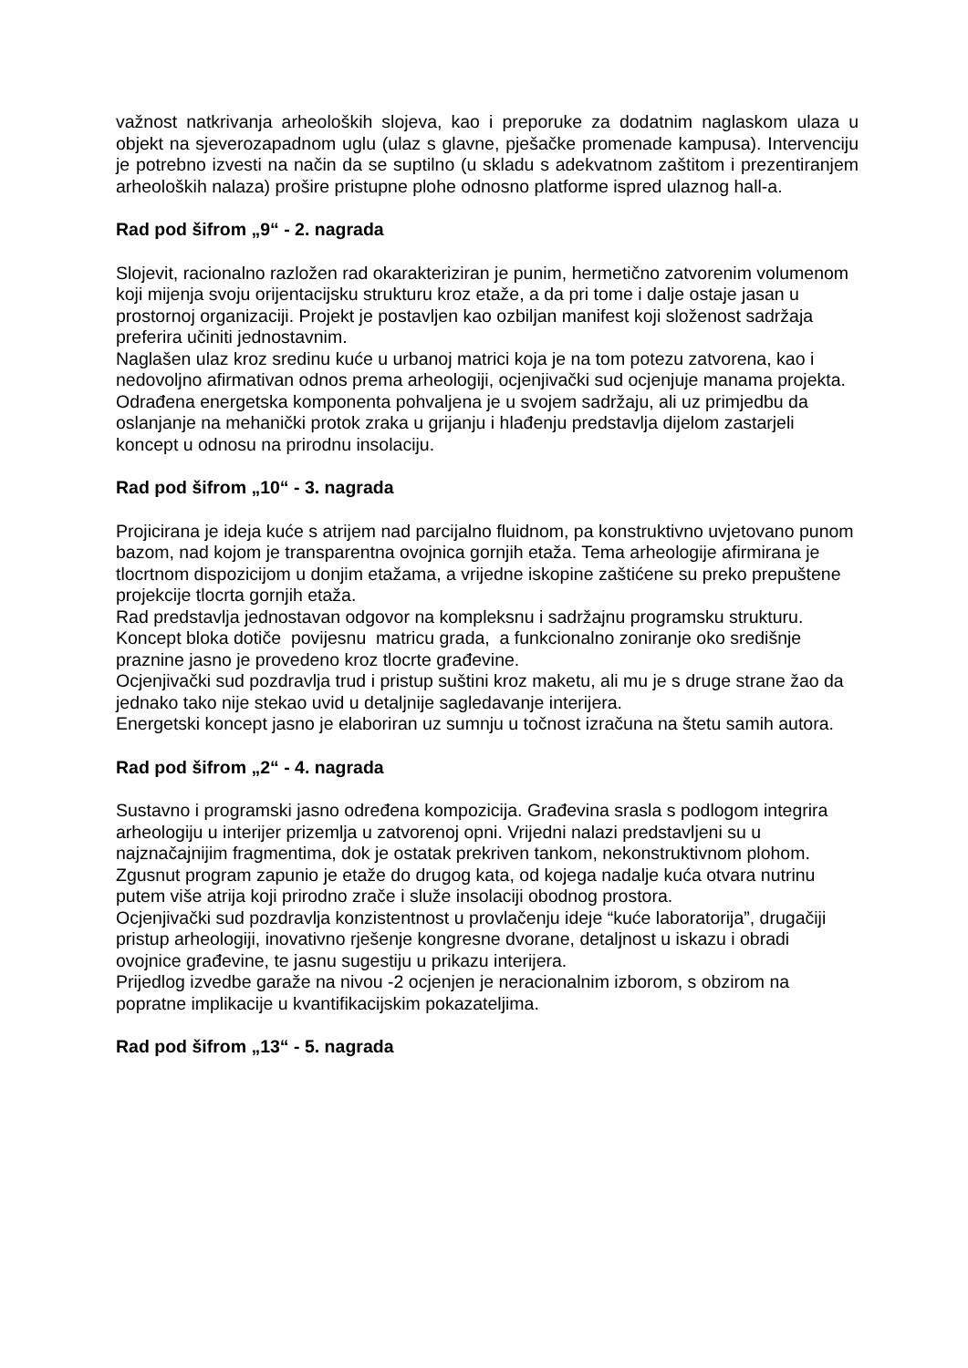važnost natkrivanja arheoloških slojeva, kao i preporuke za dodatnim naglaskom ulaza u objekt na sjeverozapadnom uglu (ulaz s glavne, pješačke promenade kampusa). Intervenciju je potrebno izvesti na način da se suptilno (u skladu s adekvatnom zaštitom i prezentiranjem arheoloških nalaza) prošire pristupne plohe odnosno platforme ispred ulaznog hall-a.
Rad pod šifrom „9“ - 2. nagrada
Slojevit, racionalno razložen rad okarakteriziran je punim, hermetično zatvorenim volumenom koji mijenja svoju orijentacijsku strukturu kroz etaže, a da pri tome i dalje ostaje jasan u prostornoj organizaciji. Projekt je postavljen kao ozbiljan manifest koji složenost sadržaja preferira učiniti jednostavnim.
Naglašen ulaz kroz sredinu kuće u urbanoj matrici koja je na tom potezu zatvorena, kao i nedovoljno afirmativan odnos prema arheologiji, ocjenjivački sud ocjenjuje manama projekta.
Odrađena energetska komponenta pohvaljena je u svojem sadržaju, ali uz primjedbu da oslanjanje na mehanički protok zraka u grijanju i hlađenju predstavlja dijelom zastarjeli koncept u odnosu na prirodnu insolaciju.
Rad pod šifrom „10“ - 3. nagrada
Projicirana je ideja kuće s atrijem nad parcijalno fluidnom, pa konstruktivno uvjetovano punom bazom, nad kojom je transparentna ovojnica gornjih etaža. Tema arheologije afirmirana je tlocrtnom dispozicijom u donjim etažama, a vrijedne iskopine zaštićene su preko prepuštene projekcije tlocrta gornjih etaža.
Rad predstavlja jednostavan odgovor na kompleksnu i sadržajnu programsku strukturu.
Koncept bloka dotiče povijesnu matricu grada, a funkcionalno zoniranje oko središnje praznine jasno je provedeno kroz tlocrte građevine.
Ocjenjivački sud pozdravlja trud i pristup suštini kroz maketu, ali mu je s druge strane žao da jednako tako nije stekao uvid u detaljnije sagledavanje interijera.
Energetski koncept jasno je elaboriran uz sumnju u točnost izračuna na štetu samih autora.
Rad pod šifrom „2“ - 4. nagrada
Sustavno i programski jasno određena kompozicija. Građevina srasla s podlogom integrira arheologiju u interijer prizemlja u zatvorenoj opni. Vrijedni nalazi predstavljeni su u najznačajnijim fragmentima, dok je ostatak prekriven tankom, nekonstruktivnom plohom.
Zgusnut program zapunio je etaže do drugog kata, od kojega nadalje kuća otvara nutrinu putem više atrija koji prirodno zrače i služe insolaciji obodnog prostora.
Ocjenjivački sud pozdravlja konzistentnost u provlačenju ideje “kuće laboratorija”, drugačiji pristup arheologiji, inovativno rješenje kongresne dvorane, detaljnost u iskazu i obradi ovojnice građevine, te jasnu sugestiju u prikazu interijera.
Prijedlog izvedbe garaže na nivou -2 ocjenjen je neracionalnim izborom, s obzirom na popratne implikacije u kvantifikacijskim pokazateljima.
Rad pod šifrom „13“ - 5. nagrada